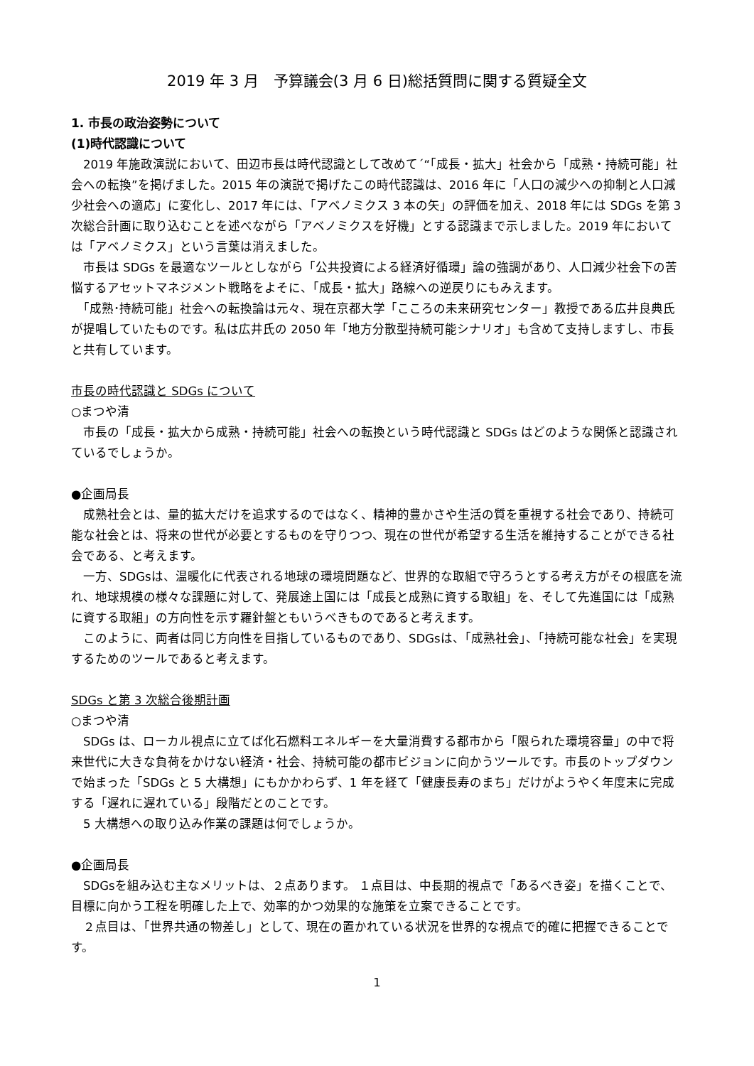2019 年 3 月　予算議会(3 月 6 日)総括質問に関する質疑全文
1. 市長の政治姿勢について
(1)時代認識について
　2019 年施政演説において、田辺市長は時代認識として改めて´“「成長・拡大」社会から「成熟・持続可能」社会への転換”を掲げました。2015 年の演説で掲げたこの時代認識は、2016 年に「人口の減少への抑制と人口減少社会への適応」に変化し、2017 年には、「アベノミクス 3 本の矢」の評価を加え、2018 年には SDGs を第 3 次総合計画に取り込むことを述べながら「アベノミクスを好機」とする認識まで示しました。2019 年においては「アベノミクス」という言葉は消えました。
　市長は SDGs を最適なツールとしながら「公共投資による経済好循環」論の強調があり、人口減少社会下の苦悩するアセットマネジメント戦略をよそに、「成長・拡大」路線への逆戻りにもみえます。
　「成熟･持続可能」社会への転換論は元々、現在京都大学「こころの未来研究センター」教授である広井良典氏が提唱していたものです。私は広井氏の 2050 年「地方分散型持続可能シナリオ」も含めて支持しますし、市長と共有しています。
市長の時代認識と SDGs について
○まつや清
　市長の「成長・拡大から成熟・持続可能」社会への転換という時代認識と SDGs はどのような関係と認識されているでしょうか。
●企画局長
　成熟社会とは、量的拡大だけを追求するのではなく、精神的豊かさや生活の質を重視する社会であり、持続可能な社会とは、将来の世代が必要とするものを守りつつ、現在の世代が希望する生活を維持することができる社会である、と考えます。
　一方、SDGsは、温暖化に代表される地球の環境問題など、世界的な取組で守ろうとする考え方がその根底を流れ、地球規模の様々な課題に対して、発展途上国には「成長と成熟に資する取組」を、そして先進国には「成熟に資する取組」の方向性を示す羅針盤ともいうべきものであると考えます。
　このように、両者は同じ方向性を目指しているものであり、SDGsは、「成熟社会」、「持続可能な社会」を実現するためのツールであると考えます。
SDGs と第 3 次総合後期計画
○まつや清
　SDGs は、ローカル視点に立てば化石燃料エネルギーを大量消費する都市から「限られた環境容量」の中で将来世代に大きな負荷をかけない経済・社会、持続可能の都市ビジョンに向かうツールです。市長のトップダウンで始まった「SDGs と 5 大構想」にもかかわらず、1 年を経て「健康長寿のまち」だけがようやく年度末に完成する「遅れに遅れている」段階だとのことです。
　5 大構想への取り込み作業の課題は何でしょうか。
●企画局長
　SDGsを組み込む主なメリットは、２点あります。 １点目は、中長期的視点で「あるべき姿」を描くことで、目標に向かう工程を明確した上で、効率的かつ効果的な施策を立案できることです。
　２点目は、「世界共通の物差し」として、現在の置かれている状況を世界的な視点で的確に把握できることです。
1